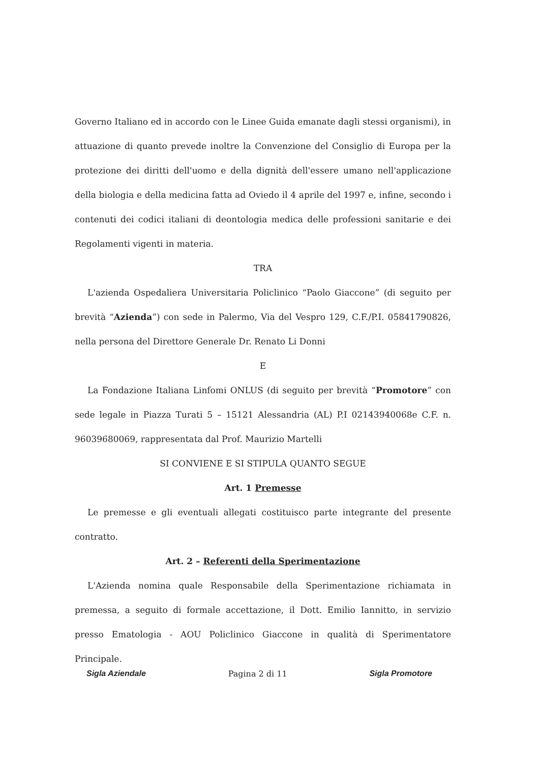Governo Italiano ed in accordo con le Linee Guida emanate dagli stessi organismi), in attuazione di quanto prevede inoltre la Convenzione del Consiglio di Europa per la protezione dei diritti dell'uomo e della dignità dell'essere umano nell'applicazione della biologia e della medicina fatta ad Oviedo il 4 aprile del 1997 e, infine, secondo i contenuti dei codici italiani di deontologia medica delle professioni sanitarie e dei Regolamenti vigenti in materia.
TRA
L'azienda Ospedaliera Universitaria Policlinico “Paolo Giaccone” (di seguito per brevità “Azienda”) con sede in Palermo, Via del Vespro 129, C.F./P.I. 05841790826, nella persona del Direttore Generale Dr. Renato Li Donni
E
La Fondazione Italiana Linfomi ONLUS (di seguito per brevità “Promotore” con sede legale in Piazza Turati 5 – 15121 Alessandria (AL) P.I 02143940068e C.F. n. 96039680069, rappresentata dal Prof. Maurizio Martelli
SI CONVIENE E SI STIPULA QUANTO SEGUE
Art. 1 Premesse
Le premesse e gli eventuali allegati costituisco parte integrante del presente contratto.
Art. 2 – Referenti della Sperimentazione
L'Azienda nomina quale Responsabile della Sperimentazione richiamata in premessa, a seguito di formale accettazione, il Dott. Emilio Iannitto, in servizio presso Ematologia - AOU Policlinico Giaccone in qualità di Sperimentatore Principale.
Sigla Aziendale Pagina 2 di 11 Sigla Promotore